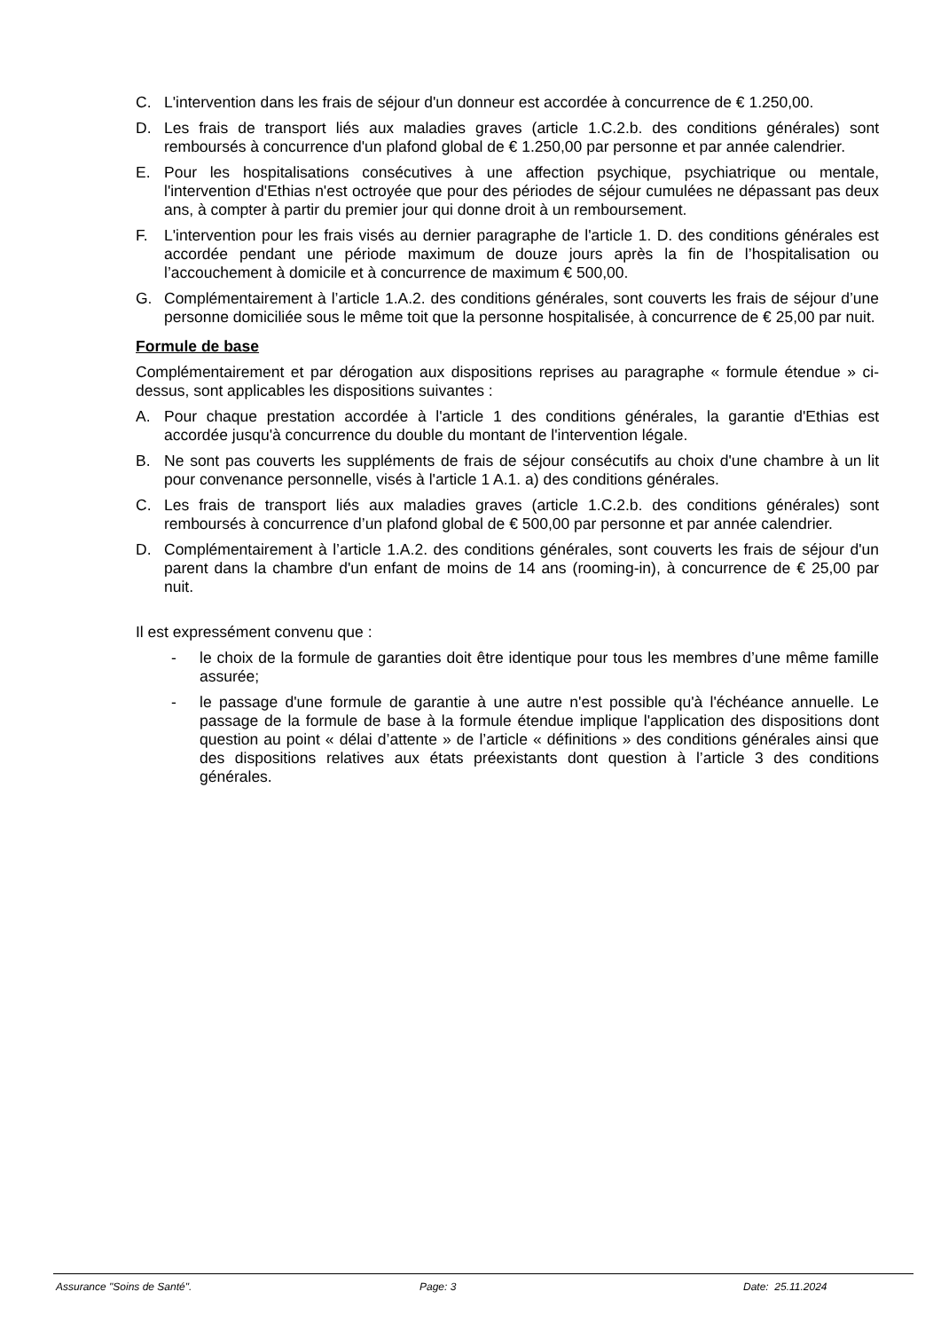C. L'intervention dans les frais de séjour d'un donneur est accordée à concurrence de € 1.250,00.
D. Les frais de transport liés aux maladies graves (article 1.C.2.b. des conditions générales) sont remboursés à concurrence d'un plafond global de € 1.250,00 par personne et par année calendrier.
E. Pour les hospitalisations consécutives à une affection psychique, psychiatrique ou mentale, l'intervention d'Ethias n'est octroyée que pour des périodes de séjour cumulées ne dépassant pas deux ans, à compter à partir du premier jour qui donne droit à un remboursement.
F. L'intervention pour les frais visés au dernier paragraphe de l'article 1. D. des conditions générales est accordée pendant une période maximum de douze jours après la fin de l’hospitalisation ou l’accouchement à domicile et à concurrence de maximum € 500,00.
G. Complémentairement à l’article 1.A.2. des conditions générales, sont couverts les frais de séjour d’une personne domiciliée sous le même toit que la personne hospitalisée, à concurrence de € 25,00 par nuit.
Formule de base
Complémentairement et par dérogation aux dispositions reprises au paragraphe « formule étendue » ci-dessus, sont applicables les dispositions suivantes :
A. Pour chaque prestation accordée à l'article 1 des conditions générales, la garantie d'Ethias est accordée jusqu'à concurrence du double du montant de l'intervention légale.
B. Ne sont pas couverts les suppléments de frais de séjour consécutifs au choix d'une chambre à un lit pour convenance personnelle, visés à l'article 1 A.1. a) des conditions générales.
C. Les frais de transport liés aux maladies graves (article 1.C.2.b. des conditions générales) sont remboursés à concurrence d’un plafond global de € 500,00 par personne et par année calendrier.
D. Complémentairement à l’article 1.A.2. des conditions générales, sont couverts les frais de séjour d'un parent dans la chambre d'un enfant de moins de 14 ans (rooming-in), à concurrence de € 25,00 par nuit.
Il est expressément convenu que :
- le choix de la formule de garanties doit être identique pour tous les membres d’une même famille assurée;
- le passage d'une formule de garantie à une autre n'est possible qu'à l'échéance annuelle. Le passage de la formule de base à la formule étendue implique l'application des dispositions dont question au point « délai d’attente » de l’article « définitions » des conditions générales ainsi que des dispositions relatives aux états préexistants dont question à l’article 3 des conditions générales.
Assurance "Soins de Santé". Page: 3 Date: 25.11.2024